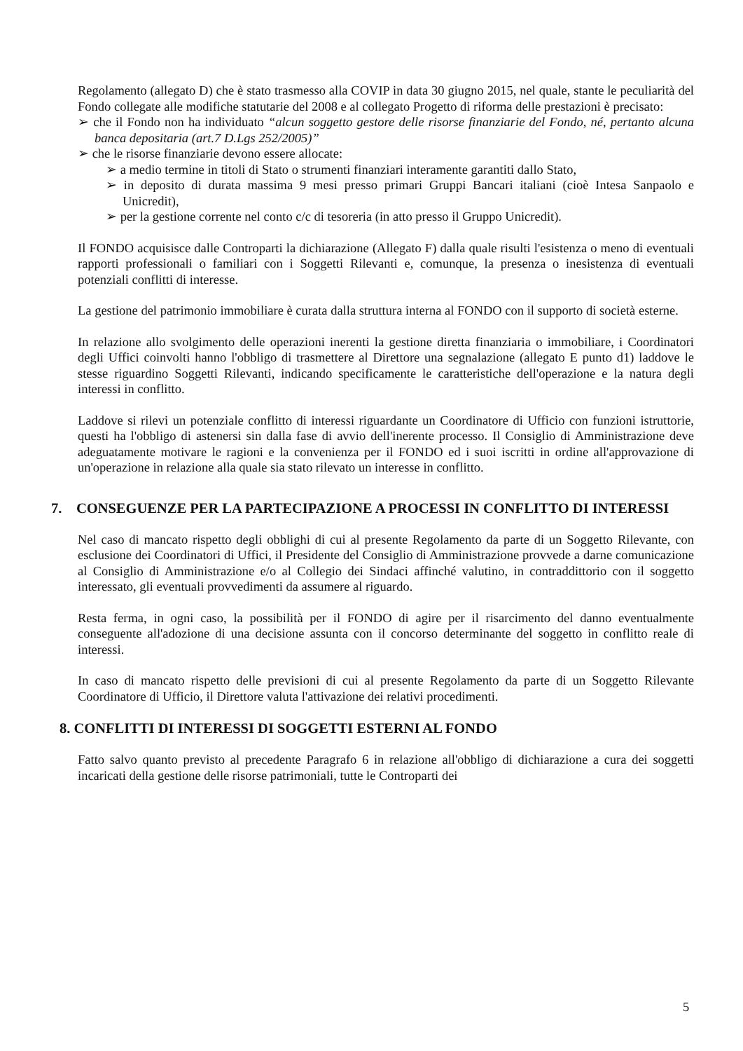Regolamento (allegato D) che è stato trasmesso alla COVIP in data 30 giugno 2015, nel quale, stante le peculiarità del Fondo collegate alle modifiche statutarie del 2008 e al collegato Progetto di riforma delle prestazioni è precisato:
➢ che il Fondo non ha individuato “alcun soggetto gestore delle risorse finanziarie del Fondo, né, pertanto alcuna banca depositaria (art.7 D.Lgs 252/2005)”
➢ che le risorse finanziarie devono essere allocate:
➢ a medio termine in titoli di Stato o strumenti finanziari interamente garantiti dallo Stato,
➢ in deposito di durata massima 9 mesi presso primari Gruppi Bancari italiani (cioè Intesa Sanpaolo e Unicredit),
➢ per la gestione corrente nel conto c/c di tesoreria (in atto presso il Gruppo Unicredit).
Il FONDO acquisisce dalle Controparti la dichiarazione (Allegato F) dalla quale risulti l'esistenza o meno di eventuali rapporti professionali o familiari con i Soggetti Rilevanti e, comunque, la presenza o inesistenza di eventuali potenziali conflitti di interesse.
La gestione del patrimonio immobiliare è curata dalla struttura interna al FONDO con il supporto di società esterne.
In relazione allo svolgimento delle operazioni inerenti la gestione diretta finanziaria o immobiliare, i Coordinatori degli Uffici coinvolti hanno l'obbligo di trasmettere al Direttore una segnalazione (allegato E punto d1) laddove le stesse riguardino Soggetti Rilevanti, indicando specificamente le caratteristiche dell'operazione e la natura degli interessi in conflitto.
Laddove si rilevi un potenziale conflitto di interessi riguardante un Coordinatore di Ufficio con funzioni istruttorie, questi ha l'obbligo di astenersi sin dalla fase di avvio dell'inerente processo. Il Consiglio di Amministrazione deve adeguatamente motivare le ragioni e la convenienza per il FONDO ed i suoi iscritti in ordine all'approvazione di un'operazione in relazione alla quale sia stato rilevato un interesse in conflitto.
7. CONSEGUENZE PER LA PARTECIPAZIONE A PROCESSI IN CONFLITTO DI INTERESSI
Nel caso di mancato rispetto degli obblighi di cui al presente Regolamento da parte di un Soggetto Rilevante, con esclusione dei Coordinatori di Uffici, il Presidente del Consiglio di Amministrazione provvede a darne comunicazione al Consiglio di Amministrazione e/o al Collegio dei Sindaci affinché valutino, in contraddittorio con il soggetto interessato, gli eventuali provvedimenti da assumere al riguardo.
Resta ferma, in ogni caso, la possibilità per il FONDO di agire per il risarcimento del danno eventualmente conseguente all'adozione di una decisione assunta con il concorso determinante del soggetto in conflitto reale di interessi.
In caso di mancato rispetto delle previsioni di cui al presente Regolamento da parte di un Soggetto Rilevante Coordinatore di Ufficio, il Direttore valuta l'attivazione dei relativi procedimenti.
8. CONFLITTI DI INTERESSI DI SOGGETTI ESTERNI AL FONDO
Fatto salvo quanto previsto al precedente Paragrafo 6 in relazione all'obbligo di dichiarazione a cura dei soggetti incaricati della gestione delle risorse patrimoniali, tutte le Controparti dei
5